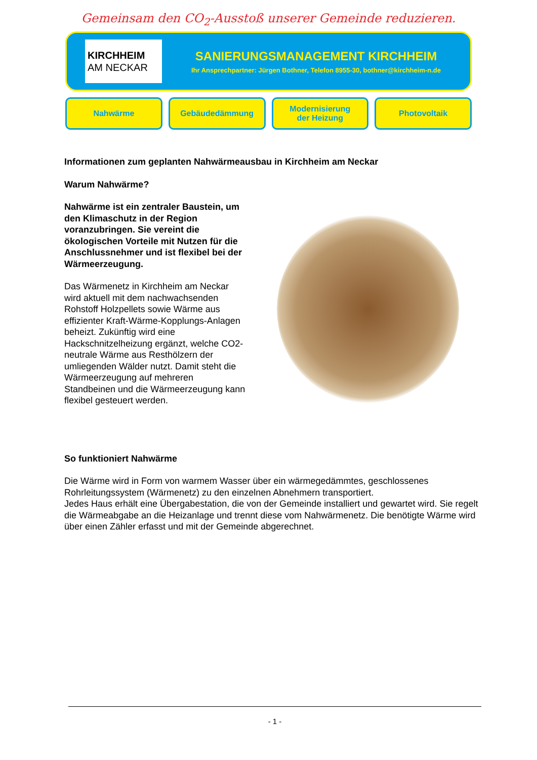Gemeinsam den CO<sub>2</sub>-Ausstoß unserer Gemeinde reduzieren.
KIRCHHEIM
AM NECKAR
SANIERUNGSMANAGEMENT KIRCHHEIM
Ihr Ansprechpartner: Jürgen Bothner, Telefon 8955-30, bothner@kirchheim-n.de
Nahwärme Gebäudedämmung Modernisierung
der Heizung
Photovoltaik
Informationen zum geplanten Nahwärmeausbau in Kirchheim am Neckar
Warum Nahwärme?
Nahwärme ist ein zentraler Baustein, um den Klimaschutz in der Region voranzubringen. Sie vereint die ökologischen Vorteile mit Nutzen für die Anschlussnehmer und ist flexibel bei der Wärmeerzeugung.
Das Wärmenetz in Kirchheim am Neckar wird aktuell mit dem nachwachsenden Rohstoff Holzpellets sowie Wärme aus effizienter Kraft-Wärme-Kopplungs-Anlagen beheizt. Zukünftig wird eine Hackschnitzelheizung ergänzt, welche CO2-neutrale Wärme aus Resthölzern der umliegenden Wälder nutzt. Damit steht die Wärmeerzeugung auf mehreren Standbeinen und die Wärmeerzeugung kann flexibel gesteuert werden.
So funktioniert Nahwärme
Die Wärme wird in Form von warmem Wasser über ein wärmegedämmtes, geschlossenes Rohrleitungssystem (Wärmenetz) zu den einzelnen Abnehmern transportiert.
Jedes Haus erhält eine Übergabestation, die von der Gemeinde installiert und gewartet wird. Sie regelt die Wärmeabgabe an die Heizanlage und trennt diese vom Nahwärmenetz. Die benötigte Wärme wird über einen Zähler erfasst und mit der Gemeinde abgerechnet.
- 1 -